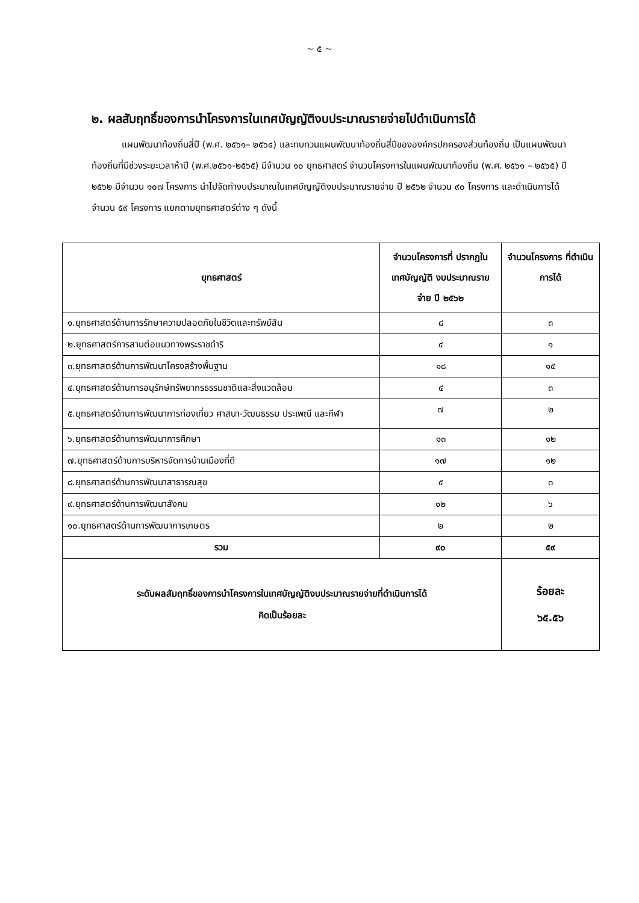~ ๕ ~
๒. ผลสัมฤทธิ์ของการนำโครงการในเทศบัญญัติงบประมาณรายจ่ายไปดำเนินการได้
แผนพัฒนาท้องถิ่นสี่ปี (พ.ศ. ๒๕๖๑– ๒๕๖๔) และทบทวนแผนพัฒนาท้องถิ่นสี่ปีขององค์กรปกครองส่วนท้องถิ่น เป็นแผนพัฒนาท้องถิ่นที่มีช่วงระยะเวลาห้าปี (พ.ศ.๒๕๖๑-๒๕๖๕) มีจำนวน ๑๐ ยุทธศาสตร์ จำนวนโครงการในแผนพัฒนาท้องถิ่น (พ.ศ. ๒๕๖๑ – ๒๕๖๕) ปี ๒๕๖๒ มีจำนวน ๑๐๗ โครงการ นำไปจัดทำงบประมาณในเทศบัญญัติงบประมาณรายจ่าย ปี ๒๕๖๒ จำนวน ๙๐ โครงการ และดำเนินการได้ จำนวน ๕๙ โครงการ แยกตามยุทธศาสตร์ต่าง ๆ ดังนี้
| ยุทธศาสตร์ | จำนวนโครงการที่ ปรากฏในเทศบัญญัติ งบประมาณรายจ่าย ปี ๒๕๖๒ | จำนวนโครงการ ที่ดำเนินการได้ |
| --- | --- | --- |
| ๑.ยุทธศาสตร์ด้านการรักษาความปลอดภัยในชีวิตและทรัพย์สิน | ๘ | ๓ |
| ๒.ยุทธศาสตร์การสานต่อแนวทางพระราชดำริ | ๔ | ๑ |
| ๓.ยุทธศาสตร์ด้านการพัฒนาโครงสร้างพื้นฐาน | ๑๘ | ๑๕ |
| ๔.ยุทธศาสตร์ด้านการอนุรักษ์ทรัพยากรธรรมชาติและสิ่งแวดล้อม | ๔ | ๓ |
| ๕.ยุทธศาสตร์ด้านการพัฒนาการท่องเที่ยว ศาสนา-วัฒนธรรม ประเพณี และกีฬา | ๗ | ๒ |
| ๖.ยุทธศาสตร์ด้านการพัฒนาการศึกษา | ๑๓ | ๑๒ |
| ๗.ยุทธศาสตร์ด้านการบริหารจัดการบ้านเมืองที่ดี | ๑๗ | ๑๒ |
| ๘.ยุทธศาสตร์ด้านการพัฒนาสาธารณสุข | ๕ | ๓ |
| ๙.ยุทธศาสตร์ด้านการพัฒนาสังคม | ๑๒ | ๖ |
| ๑๐.ยุทธศาสตร์ด้านการพัฒนาการเกษตร | ๒ | ๒ |
| รวม | ๙๐ | ๕๙ |
| ระดับผลสัมฤทธิ์ของการนำโครงการในเทศบัญญัติงบประมาณรายจ่ายที่ดำเนินการได้ คิดเป็นร้อยละ | | ร้อยละ ๖๕.๕๖ |